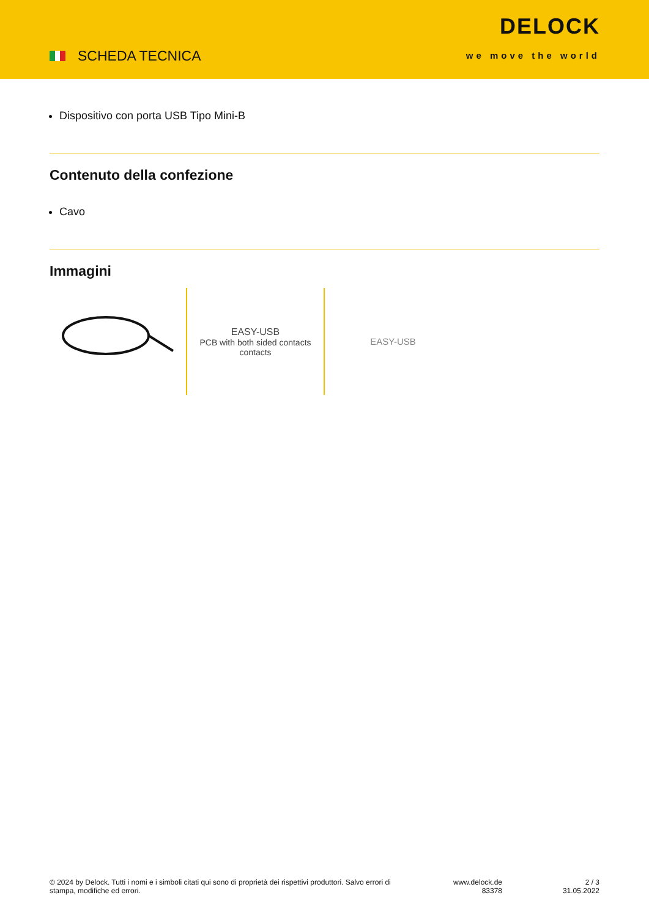SCHEDA TECNICA
DELOCK
we move the world
Dispositivo con porta USB Tipo Mini-B
Contenuto della confezione
Cavo
Immagini
EASY-USB
PCB with both sided contacts
contacts
EASY-USB
© 2024 by Delock. Tutti i nomi e i simboli citati qui sono di proprietà dei rispettivi produttori. Salvo errori di stampa, modifiche ed errori.
www.delock.de
83378
2 / 3
31.05.2022